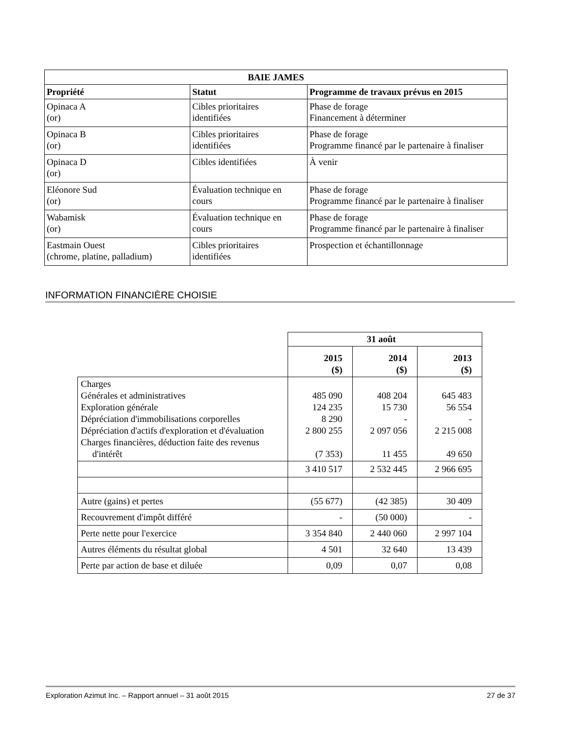| BAIE JAMES | | |
| --- | --- | --- |
| Propriété | Statut | Programme de travaux prévus en 2015 |
| Opinaca A (or) | Cibles prioritaires identifiées | Phase de forage Financement à déterminer |
| Opinaca B (or) | Cibles prioritaires identifiées | Phase de forage Programme financé par le partenaire à finaliser |
| Opinaca D (or) | Cibles identifiées | À venir |
| Eléonore Sud (or) | Évaluation technique en cours | Phase de forage Programme financé par le partenaire à finaliser |
| Wabamisk (or) | Évaluation technique en cours | Phase de forage Programme financé par le partenaire à finaliser |
| Eastmain Ouest (chrome, platine, palladium) | Cibles prioritaires identifiées | Prospection et échantillonnage |
INFORMATION FINANCIÈRE CHOISIE
| | 31 août | | |
| | 2015 ($) | 2014 ($) | 2013 ($) |
| Charges Générales et administratives Exploration générale Dépréciation d'immobilisations corporelles Dépréciation d'actifs d'exploration et d'évaluation Charges financières, déduction faite des revenus d'intérêt | 485 090 124 235 8 290 2 800 255 (7 353) | 408 204 15 730 - 2 097 056 11 455 | 645 483 56 554 - 2 215 008 49 650 |
| | 3 410 517 | 2 532 445 | 2 966 695 |
| Autre (gains) et pertes | (55 677) | (42 385) | 30 409 |
| Recouvrement d'impôt différé | - | (50 000) | - |
| Perte nette pour l'exercice | 3 354 840 | 2 440 060 | 2 997 104 |
| Autres éléments du résultat global | 4 501 | 32 640 | 13 439 |
| Perte par action de base et diluée | 0,09 | 0,07 | 0,08 |
Exploration Azimut Inc. – Rapport annuel – 31 août 2015 27 de 37